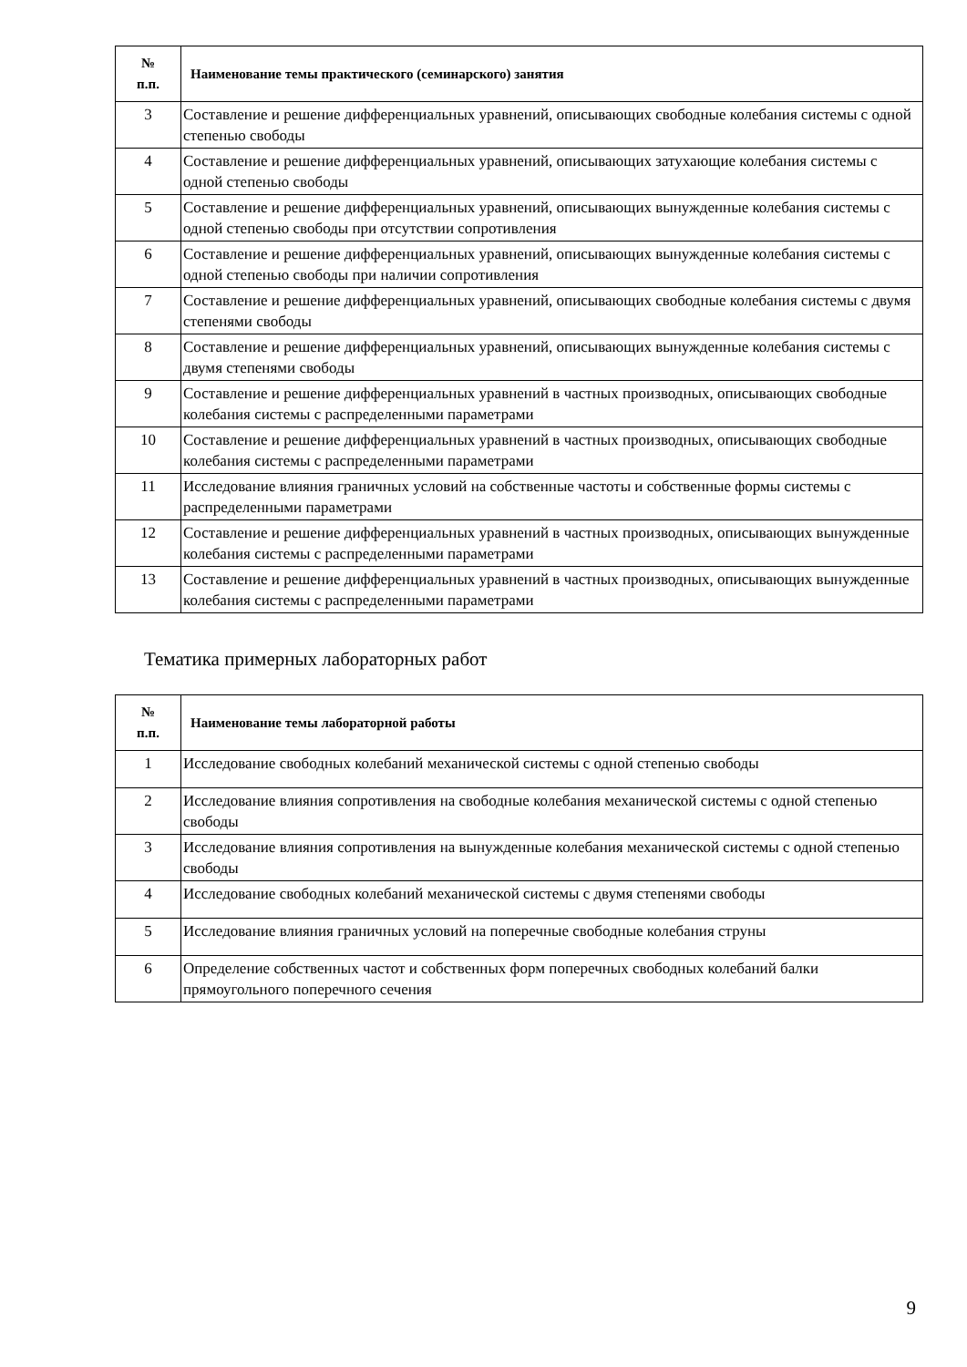| № п.п. | Наименование темы практического (семинарского) занятия |
| --- | --- |
| 3 | Составление и решение дифференциальных уравнений, описывающих свободные колебания системы с одной степенью свободы |
| 4 | Составление и решение дифференциальных уравнений, описывающих затухающие колебания системы с одной степенью свободы |
| 5 | Составление и решение дифференциальных уравнений, описывающих вынужденные колебания системы с одной степенью свободы при отсутствии сопротивления |
| 6 | Составление и решение дифференциальных уравнений, описывающих вынужденные колебания системы с одной степенью свободы при наличии сопротивления |
| 7 | Составление и решение дифференциальных уравнений, описывающих свободные колебания системы с двумя степенями свободы |
| 8 | Составление и решение дифференциальных уравнений, описывающих вынужденные колебания системы с двумя степенями свободы |
| 9 | Составление и решение дифференциальных уравнений в частных производных, описывающих свободные колебания системы с распределенными параметрами |
| 10 | Составление и решение дифференциальных уравнений в частных производных, описывающих свободные колебания системы с распределенными параметрами |
| 11 | Исследование влияния граничных условий на собственные частоты и собственные формы системы с распределенными параметрами |
| 12 | Составление и решение дифференциальных уравнений в частных производных, описывающих вынужденные колебания системы с распределенными параметрами |
| 13 | Составление и решение дифференциальных уравнений в частных производных, описывающих вынужденные колебания системы с распределенными параметрами |
Тематика примерных лабораторных работ
| № п.п. | Наименование темы лабораторной работы |
| --- | --- |
| 1 | Исследование свободных колебаний механической системы с одной степенью свободы |
| 2 | Исследование влияния сопротивления на свободные колебания механической системы с одной степенью свободы |
| 3 | Исследование влияния сопротивления на вынужденные колебания механической системы с одной степенью свободы |
| 4 | Исследование свободных колебаний механической системы с двумя степенями свободы |
| 5 | Исследование влияния граничных условий на поперечные свободные колебания струны |
| 6 | Определение собственных частот и собственных форм поперечных свободных колебаний балки прямоугольного поперечного сечения |
9